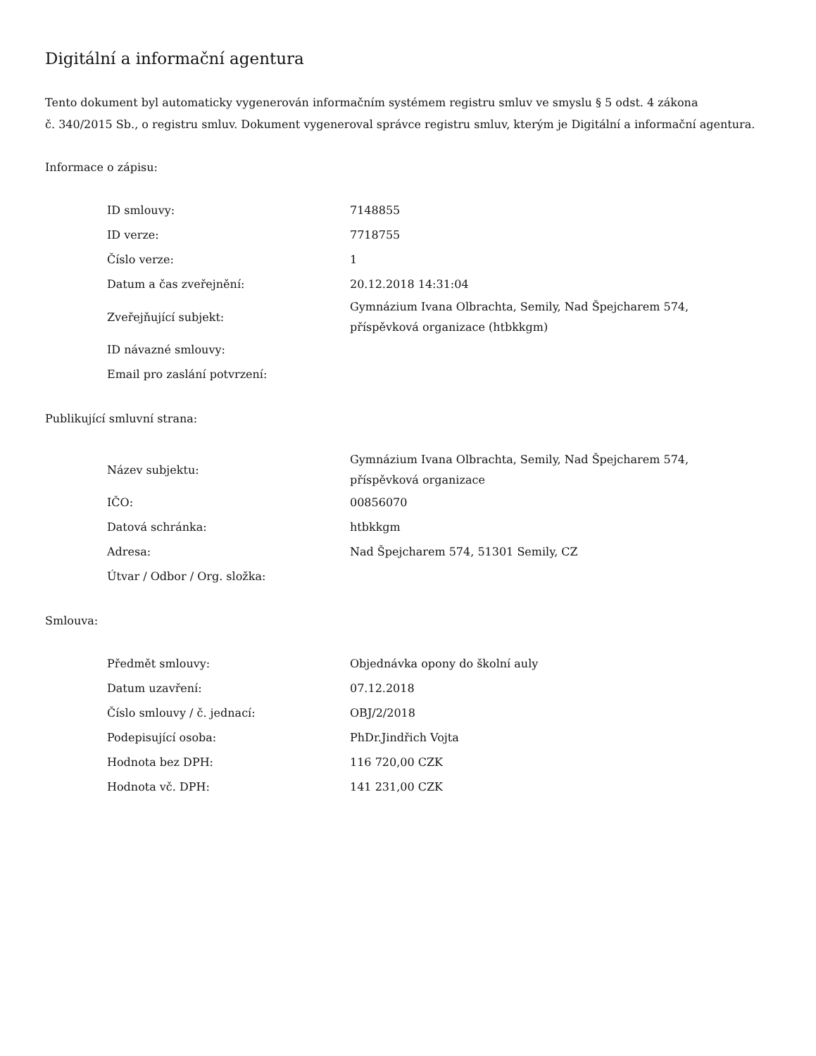Digitální a informační agentura
Tento dokument byl automaticky vygenerován informačním systémem registru smluv ve smyslu § 5 odst. 4 zákona
č. 340/2015 Sb., o registru smluv. Dokument vygeneroval správce registru smluv, kterým je Digitální a informační agentura.
Informace o zápisu:
| ID smlouvy: | 7148855 |
| ID verze: | 7718755 |
| Číslo verze: | 1 |
| Datum a čas zveřejnění: | 20.12.2018 14:31:04 |
| Zveřejňující subjekt: | Gymnázium Ivana Olbrachta, Semily, Nad Špejcharem 574, příspěvková organizace (htbkkgm) |
| ID návazné smlouvy: | |
| Email pro zaslání potvrzení: | |
Publikující smluvní strana:
| Název subjektu: | Gymnázium Ivana Olbrachta, Semily, Nad Špejcharem 574, příspěvková organizace |
| IČO: | 00856070 |
| Datová schránka: | htbkkgm |
| Adresa: | Nad Špejcharem 574, 51301 Semily, CZ |
| Útvar / Odbor / Org. složka: | |
Smlouva:
| Předmět smlouvy: | Objednávka opony do školní auly |
| Datum uzavření: | 07.12.2018 |
| Číslo smlouvy / č. jednací: | OBJ/2/2018 |
| Podepisující osoba: | PhDr.Jindřich Vojta |
| Hodnota bez DPH: | 116 720,00 CZK |
| Hodnota vč. DPH: | 141 231,00 CZK |